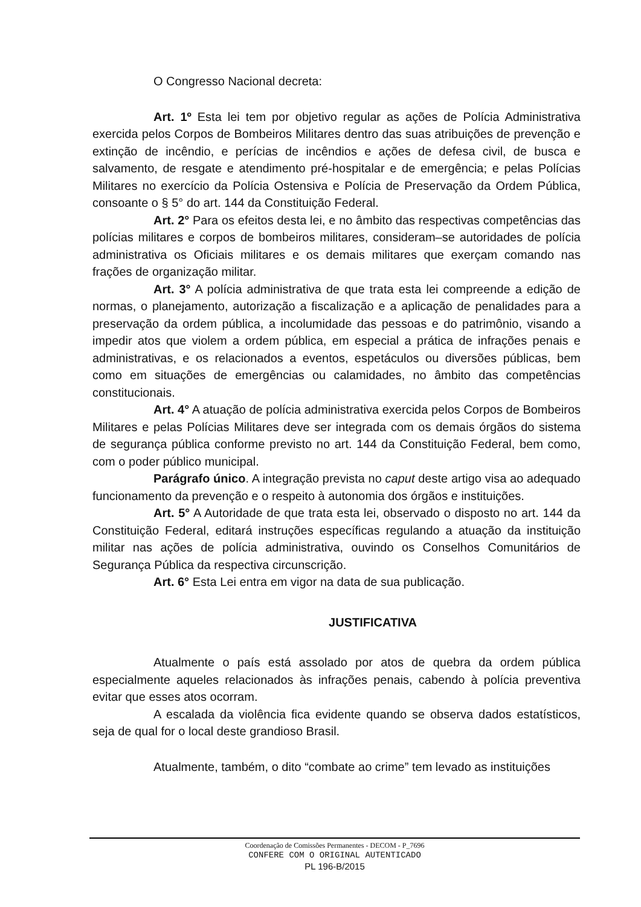O Congresso Nacional decreta:
Art. 1º Esta lei tem por objetivo regular as ações de Polícia Administrativa exercida pelos Corpos de Bombeiros Militares dentro das suas atribuições de prevenção e extinção de incêndio, e perícias de incêndios e ações de defesa civil, de busca e salvamento, de resgate e atendimento pré-hospitalar e de emergência; e pelas Polícias Militares no exercício da Polícia Ostensiva e Polícia de Preservação da Ordem Pública, consoante o § 5° do art. 144 da Constituição Federal.
Art. 2° Para os efeitos desta lei, e no âmbito das respectivas competências das polícias militares e corpos de bombeiros militares, consideram–se autoridades de polícia administrativa os Oficiais militares e os demais militares que exerçam comando nas frações de organização militar.
Art. 3° A polícia administrativa de que trata esta lei compreende a edição de normas, o planejamento, autorização a fiscalização e a aplicação de penalidades para a preservação da ordem pública, a incolumidade das pessoas e do patrimônio, visando a impedir atos que violem a ordem pública, em especial a prática de infrações penais e administrativas, e os relacionados a eventos, espetáculos ou diversões públicas, bem como em situações de emergências ou calamidades, no âmbito das competências constitucionais.
Art. 4° A atuação de polícia administrativa exercida pelos Corpos de Bombeiros Militares e pelas Polícias Militares deve ser integrada com os demais órgãos do sistema de segurança pública conforme previsto no art. 144 da Constituição Federal, bem como, com o poder público municipal.
Parágrafo único. A integração prevista no caput deste artigo visa ao adequado funcionamento da prevenção e o respeito à autonomia dos órgãos e instituições.
Art. 5° A Autoridade de que trata esta lei, observado o disposto no art. 144 da Constituição Federal, editará instruções específicas regulando a atuação da instituição militar nas ações de polícia administrativa, ouvindo os Conselhos Comunitários de Segurança Pública da respectiva circunscrição.
Art. 6° Esta Lei entra em vigor na data de sua publicação.
JUSTIFICATIVA
Atualmente o país está assolado por atos de quebra da ordem pública especialmente aqueles relacionados às infrações penais, cabendo à polícia preventiva evitar que esses atos ocorram.
A escalada da violência fica evidente quando se observa dados estatísticos, seja de qual for o local deste grandioso Brasil.
Atualmente, também, o dito “combate ao crime” tem levado as instituições
Coordenação de Comissões Permanentes - DECOM - P_7696
CONFERE COM O ORIGINAL AUTENTICADO
PL 196-B/2015